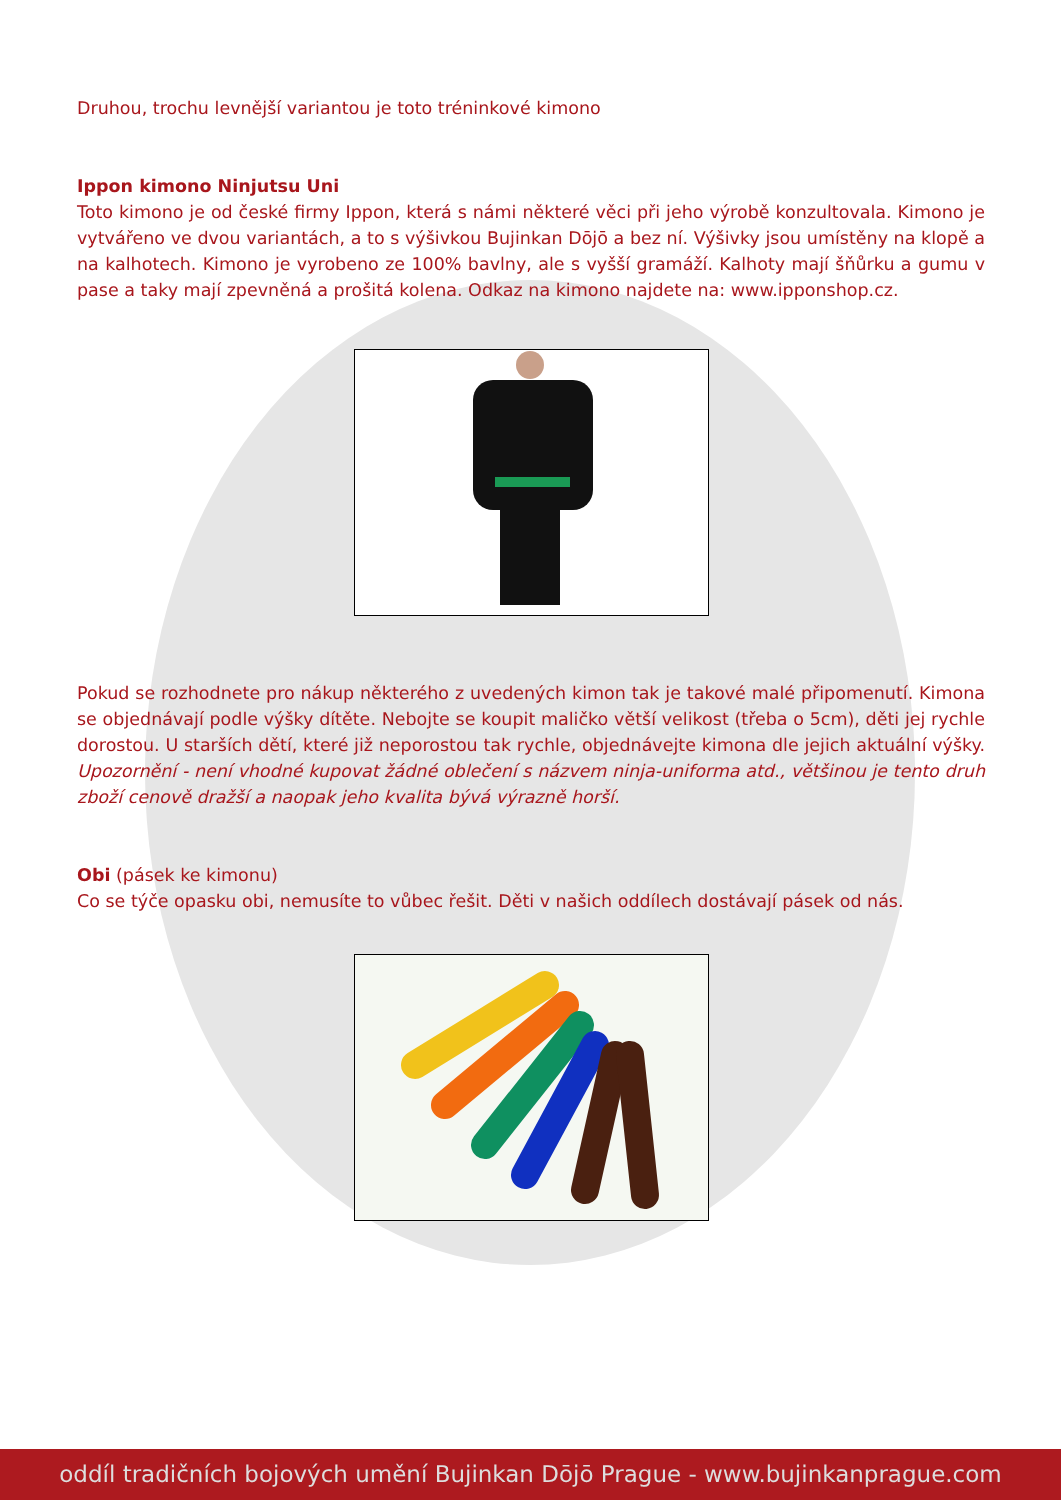Druhou, trochu levnější variantou je toto tréninkové kimono
Ippon kimono Ninjutsu Uni
Toto kimono je od české firmy Ippon, která s námi některé věci při jeho výrobě konzultovala. Kimono je vytvářeno ve dvou variantách, a to s výšivkou Bujinkan Dōjō a bez ní. Výšivky jsou umístěny na klopě a na kalhotech. Kimono je vyrobeno ze 100% bavlny, ale s vyšší gramáží. Kalhoty mají šňůrku a gumu v pase a taky mají zpevněná a prošitá kolena. Odkaz na kimono najdete na: www.ipponshop.cz.
Pokud se rozhodnete pro nákup některého z uvedených kimon tak je takové malé připomenutí. Kimona se objednávají podle výšky dítěte. Nebojte se koupit maličko větší velikost (třeba o 5cm), děti jej rychle dorostou. U starších dětí, které již neporostou tak rychle, objednávejte kimona dle jejich aktuální výšky. Upozornění - není vhodné kupovat žádné oblečení s názvem ninja-uniforma atd., většinou je tento druh zboží cenově dražší a naopak jeho kvalita bývá výrazně horší.
Obi (pásek ke kimonu)
Co se týče opasku obi, nemusíte to vůbec řešit. Děti v našich oddílech dostávají pásek od nás.
oddíl tradičních bojových umění Bujinkan Dōjō Prague - www.bujinkanprague.com